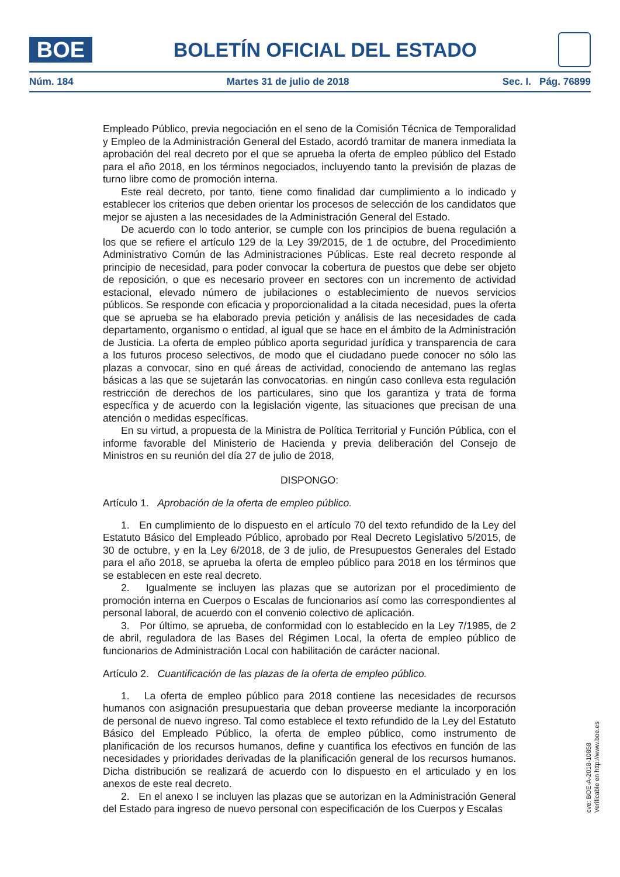BOE
BOLETÍN OFICIAL DEL ESTADO
Núm. 184 Martes 31 de julio de 2018 Sec. I. Pág. 76899
Empleado Público, previa negociación en el seno de la Comisión Técnica de Temporalidad y Empleo de la Administración General del Estado, acordó tramitar de manera inmediata la aprobación del real decreto por el que se aprueba la oferta de empleo público del Estado para el año 2018, en los términos negociados, incluyendo tanto la previsión de plazas de turno libre como de promoción interna.
Este real decreto, por tanto, tiene como finalidad dar cumplimiento a lo indicado y establecer los criterios que deben orientar los procesos de selección de los candidatos que mejor se ajusten a las necesidades de la Administración General del Estado.
De acuerdo con lo todo anterior, se cumple con los principios de buena regulación a los que se refiere el artículo 129 de la Ley 39/2015, de 1 de octubre, del Procedimiento Administrativo Común de las Administraciones Públicas. Este real decreto responde al principio de necesidad, para poder convocar la cobertura de puestos que debe ser objeto de reposición, o que es necesario proveer en sectores con un incremento de actividad estacional, elevado número de jubilaciones o establecimiento de nuevos servicios públicos. Se responde con eficacia y proporcionalidad a la citada necesidad, pues la oferta que se aprueba se ha elaborado previa petición y análisis de las necesidades de cada departamento, organismo o entidad, al igual que se hace en el ámbito de la Administración de Justicia. La oferta de empleo público aporta seguridad jurídica y transparencia de cara a los futuros proceso selectivos, de modo que el ciudadano puede conocer no sólo las plazas a convocar, sino en qué áreas de actividad, conociendo de antemano las reglas básicas a las que se sujetarán las convocatorias. en ningún caso conlleva esta regulación restricción de derechos de los particulares, sino que los garantiza y trata de forma específica y de acuerdo con la legislación vigente, las situaciones que precisan de una atención o medidas específicas.
En su virtud, a propuesta de la Ministra de Política Territorial y Función Pública, con el informe favorable del Ministerio de Hacienda y previa deliberación del Consejo de Ministros en su reunión del día 27 de julio de 2018,
DISPONGO:
Artículo 1. Aprobación de la oferta de empleo público.
1. En cumplimiento de lo dispuesto en el artículo 70 del texto refundido de la Ley del Estatuto Básico del Empleado Público, aprobado por Real Decreto Legislativo 5/2015, de 30 de octubre, y en la Ley 6/2018, de 3 de julio, de Presupuestos Generales del Estado para el año 2018, se aprueba la oferta de empleo público para 2018 en los términos que se establecen en este real decreto.
2. Igualmente se incluyen las plazas que se autorizan por el procedimiento de promoción interna en Cuerpos o Escalas de funcionarios así como las correspondientes al personal laboral, de acuerdo con el convenio colectivo de aplicación.
3. Por último, se aprueba, de conformidad con lo establecido en la Ley 7/1985, de 2 de abril, reguladora de las Bases del Régimen Local, la oferta de empleo público de funcionarios de Administración Local con habilitación de carácter nacional.
Artículo 2. Cuantificación de las plazas de la oferta de empleo público.
1. La oferta de empleo público para 2018 contiene las necesidades de recursos humanos con asignación presupuestaria que deban proveerse mediante la incorporación de personal de nuevo ingreso. Tal como establece el texto refundido de la Ley del Estatuto Básico del Empleado Público, la oferta de empleo público, como instrumento de planificación de los recursos humanos, define y cuantifica los efectivos en función de las necesidades y prioridades derivadas de la planificación general de los recursos humanos. Dicha distribución se realizará de acuerdo con lo dispuesto en el articulado y en los anexos de este real decreto.
2. En el anexo I se incluyen las plazas que se autorizan en la Administración General del Estado para ingreso de nuevo personal con especificación de los Cuerpos y Escalas
cve: BOE-A-2018-10858
Verificable en http://www.boe.es